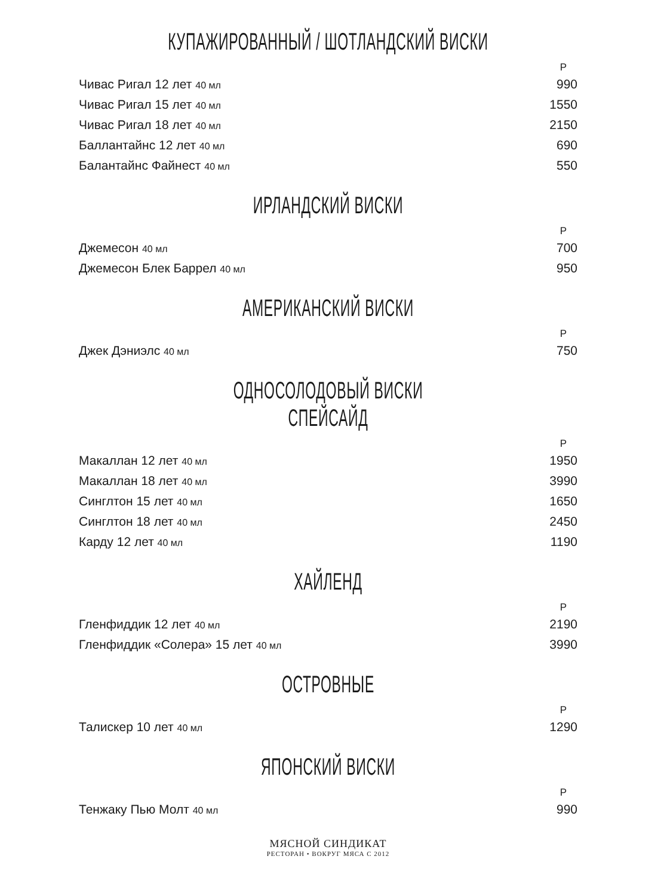КУПАЖИРОВАННЫЙ / ШОТЛАНДСКИЙ ВИСКИ
| | Р |
| --- | --- |
| Чивас Ригал 12 лет 40 мл | 990 |
| Чивас Ригал 15 лет 40 мл | 1550 |
| Чивас Ригал 18 лет 40 мл | 2150 |
| Баллантайнс 12 лет 40 мл | 690 |
| Балантайнс Файнест 40 мл | 550 |
ИРЛАНДСКИЙ ВИСКИ
| | Р |
| --- | --- |
| Джемесон 40 мл | 700 |
| Джемесон Блек Баррел 40 мл | 950 |
АМЕРИКАНСКИЙ ВИСКИ
| | Р |
| --- | --- |
| Джек Дэниэлс 40 мл | 750 |
ОДНОСОЛОДОВЫЙ ВИСКИ
СПЕЙСАЙД
| | Р |
| --- | --- |
| Макаллан 12 лет 40 мл | 1950 |
| Макаллан 18 лет 40 мл | 3990 |
| Синглтон 15 лет 40 мл | 1650 |
| Синглтон 18 лет 40 мл | 2450 |
| Карду 12 лет 40 мл | 1190 |
ХАЙЛЕНД
| | Р |
| --- | --- |
| Гленфиддик 12 лет 40 мл | 2190 |
| Гленфиддик «Солера» 15 лет 40 мл | 3990 |
ОСТРОВНЫЕ
| | Р |
| --- | --- |
| Талискер 10 лет 40 мл | 1290 |
ЯПОНСКИЙ ВИСКИ
| | Р |
| --- | --- |
| Тенжаку Пью Молт 40 мл | 990 |
МЯСНОЙ СИНДИКАТ
РЕСТОРАН • ВОКРУГ МЯСА С 2012